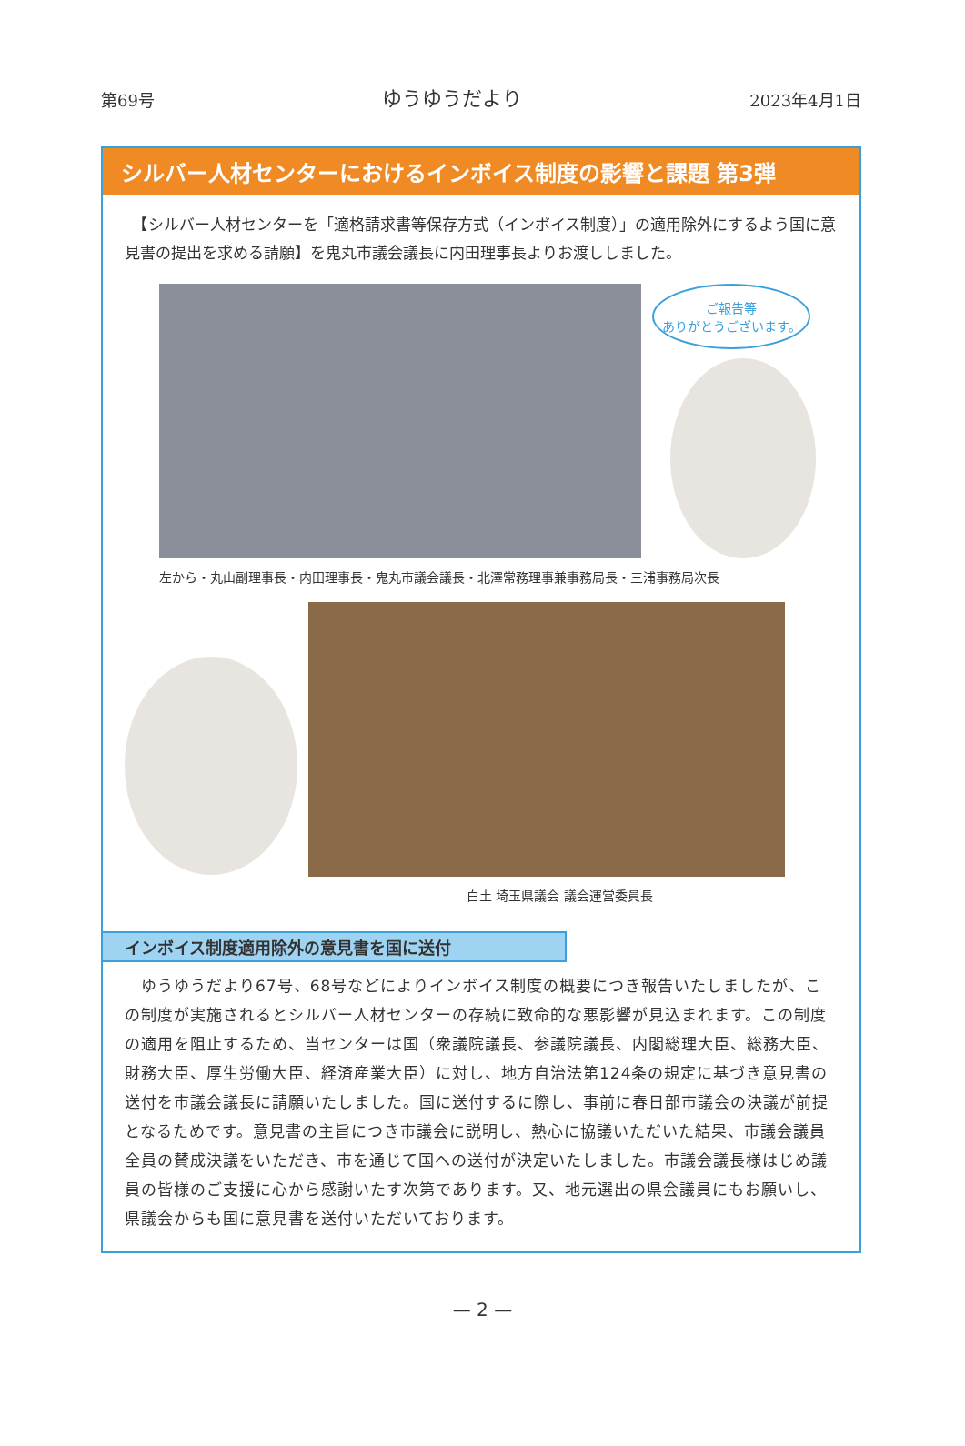第69号 ゆうゆうだより 2023年4月1日
シルバー人材センターにおけるインボイス制度の影響と課題 第3弾
　【シルバー人材センターを「適格請求書等保存方式（インボイス制度）」の適用除外にするよう国に意見書の提出を求める請願】を鬼丸市議会議長に内田理事長よりお渡ししました。
ご報告等
ありがとうございます。
左から・丸山副理事長・内田理事長・鬼丸市議会議長・北澤常務理事兼事務局長・三浦事務局次長
白土 埼玉県議会 議会運営委員長
インボイス制度適用除外の意見書を国に送付
　ゆうゆうだより67号、68号などによりインボイス制度の概要につき報告いたしましたが、この制度が実施されるとシルバー人材センターの存続に致命的な悪影響が見込まれます。この制度の適用を阻止するため、当センターは国（衆議院議長、参議院議長、内閣総理大臣、総務大臣、財務大臣、厚生労働大臣、経済産業大臣）に対し、地方自治法第124条の規定に基づき意見書の送付を市議会議長に請願いたしました。国に送付するに際し、事前に春日部市議会の決議が前提となるためです。意見書の主旨につき市議会に説明し、熱心に協議いただいた結果、市議会議員全員の賛成決議をいただき、市を通じて国への送付が決定いたしました。市議会議長様はじめ議員の皆様のご支援に心から感謝いたす次第であります。又、地元選出の県会議員にもお願いし、県議会からも国に意見書を送付いただいております。
— 2 —